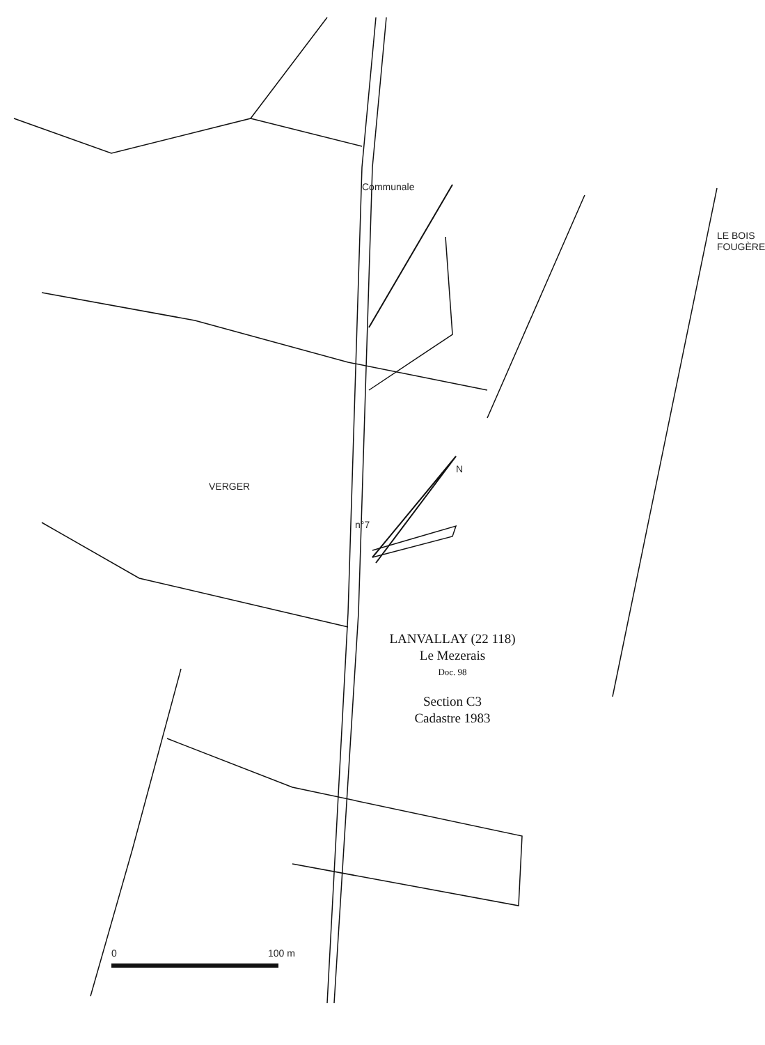LE BOIS FOUGÈRE
VERGER
0 100 m
n°7
Communale
N
LANVALLAY (22 118)
Le Mezerais
Doc. 98
Section C3
Cadastre 1983